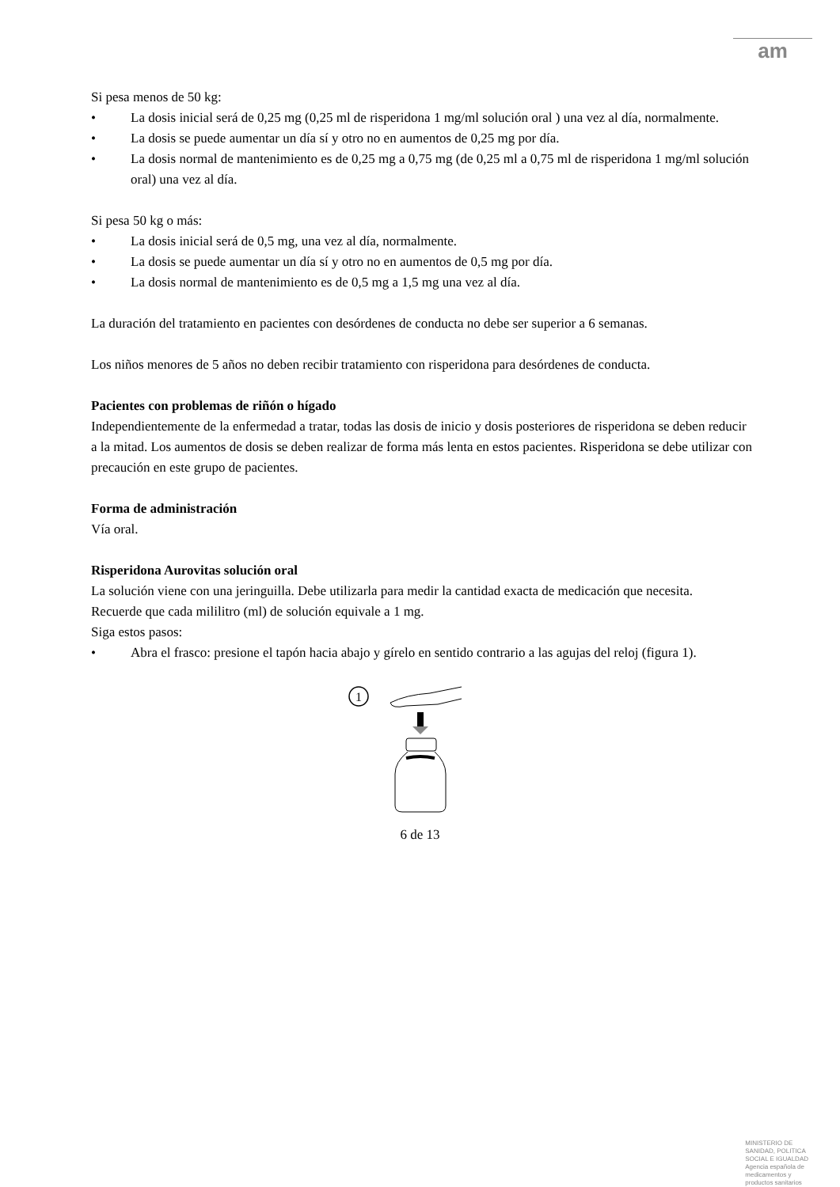am
Si pesa menos de 50 kg:
• La dosis inicial será de 0,25 mg (0,25 ml de risperidona 1 mg/ml solución oral ) una vez al día, normalmente.
• La dosis se puede aumentar un día sí y otro no en aumentos de 0,25 mg por día.
• La dosis normal de mantenimiento es de 0,25 mg a 0,75 mg (de 0,25 ml a 0,75 ml de risperidona 1 mg/ml solución oral) una vez al día.
Si pesa 50 kg o más:
• La dosis inicial será de 0,5 mg, una vez al día, normalmente.
• La dosis se puede aumentar un día sí y otro no en aumentos de 0,5 mg por día.
• La dosis normal de mantenimiento es de 0,5 mg a 1,5 mg una vez al día.
La duración del tratamiento en pacientes con desórdenes de conducta no debe ser superior a 6 semanas.
Los niños menores de 5 años no deben recibir tratamiento con risperidona para desórdenes de conducta.
Pacientes con problemas de riñón o hígado
Independientemente de la enfermedad a tratar, todas las dosis de inicio y dosis posteriores de risperidona se deben reducir a la mitad. Los aumentos de dosis se deben realizar de forma más lenta en estos pacientes. Risperidona se debe utilizar con precaución en este grupo de pacientes.
Forma de administración
Vía oral.
Risperidona Aurovitas solución oral
La solución viene con una jeringuilla. Debe utilizarla para medir la cantidad exacta de medicación que necesita.
Recuerde que cada mililitro (ml) de solución equivale a 1 mg.
Siga estos pasos:
• Abra el frasco: presione el tapón hacia abajo y gírelo en sentido contrario a las agujas del reloj (figura 1).
1
6 de 13
MINISTERIO DE
SANIDAD, POLITICA
SOCIAL E IGUALDAD
Agencia española de
medicamentos y
productos sanitarios